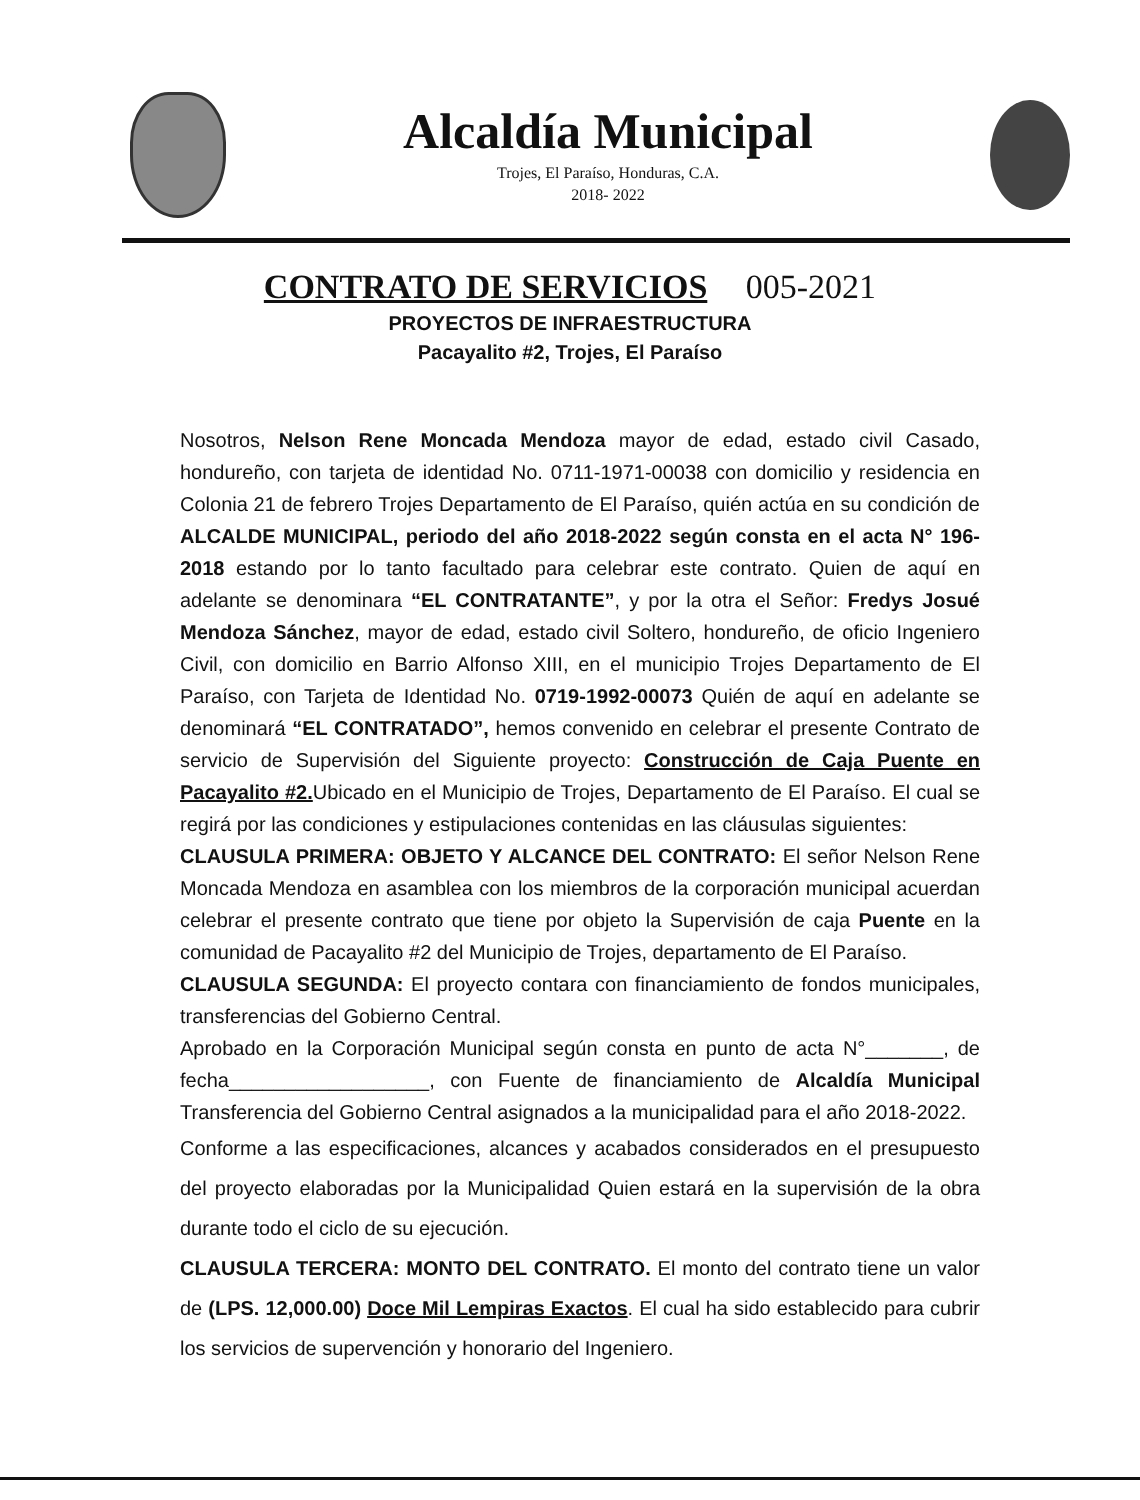Alcaldía Municipal
Trojes, El Paraíso, Honduras, C.A.
2018- 2022
CONTRATO DE SERVICIOS 005-2021
PROYECTOS DE INFRAESTRUCTURA
Pacayalito #2, Trojes, El Paraíso
Nosotros, Nelson Rene Moncada Mendoza mayor de edad, estado civil Casado, hondureño, con tarjeta de identidad No. 0711-1971-00038 con domicilio y residencia en Colonia 21 de febrero Trojes Departamento de El Paraíso, quién actúa en su condición de ALCALDE MUNICIPAL, periodo del año 2018-2022 según consta en el acta N° 196-2018 estando por lo tanto facultado para celebrar este contrato. Quien de aquí en adelante se denominara “EL CONTRATANTE”, y por la otra el Señor: Fredys Josué Mendoza Sánchez, mayor de edad, estado civil Soltero, hondureño, de oficio Ingeniero Civil, con domicilio en Barrio Alfonso XIII, en el municipio Trojes Departamento de El Paraíso, con Tarjeta de Identidad No. 0719-1992-00073 Quién de aquí en adelante se denominará “EL CONTRATADO”, hemos convenido en celebrar el presente Contrato de servicio de Supervisión del Siguiente proyecto: Construcción de Caja Puente en Pacayalito #2. Ubicado en el Municipio de Trojes, Departamento de El Paraíso. El cual se regirá por las condiciones y estipulaciones contenidas en las cláusulas siguientes:
CLAUSULA PRIMERA: OBJETO Y ALCANCE DEL CONTRATO: El señor Nelson Rene Moncada Mendoza en asamblea con los miembros de la corporación municipal acuerdan celebrar el presente contrato que tiene por objeto la Supervisión de caja Puente en la comunidad de Pacayalito #2 del Municipio de Trojes, departamento de El Paraíso.
CLAUSULA SEGUNDA: El proyecto contara con financiamiento de fondos municipales, transferencias del Gobierno Central.
Aprobado en la Corporación Municipal según consta en punto de acta N°_______, de fecha__________________, con Fuente de financiamiento de Alcaldía Municipal Transferencia del Gobierno Central asignados a la municipalidad para el año 2018-2022.
Conforme a las especificaciones, alcances y acabados considerados en el presupuesto del proyecto elaboradas por la Municipalidad Quien estará en la supervisión de la obra durante todo el ciclo de su ejecución.
CLAUSULA TERCERA: MONTO DEL CONTRATO. El monto del contrato tiene un valor de (LPS. 12,000.00) Doce Mil Lempiras Exactos. El cual ha sido establecido para cubrir los servicios de supervención y honorario del Ingeniero.